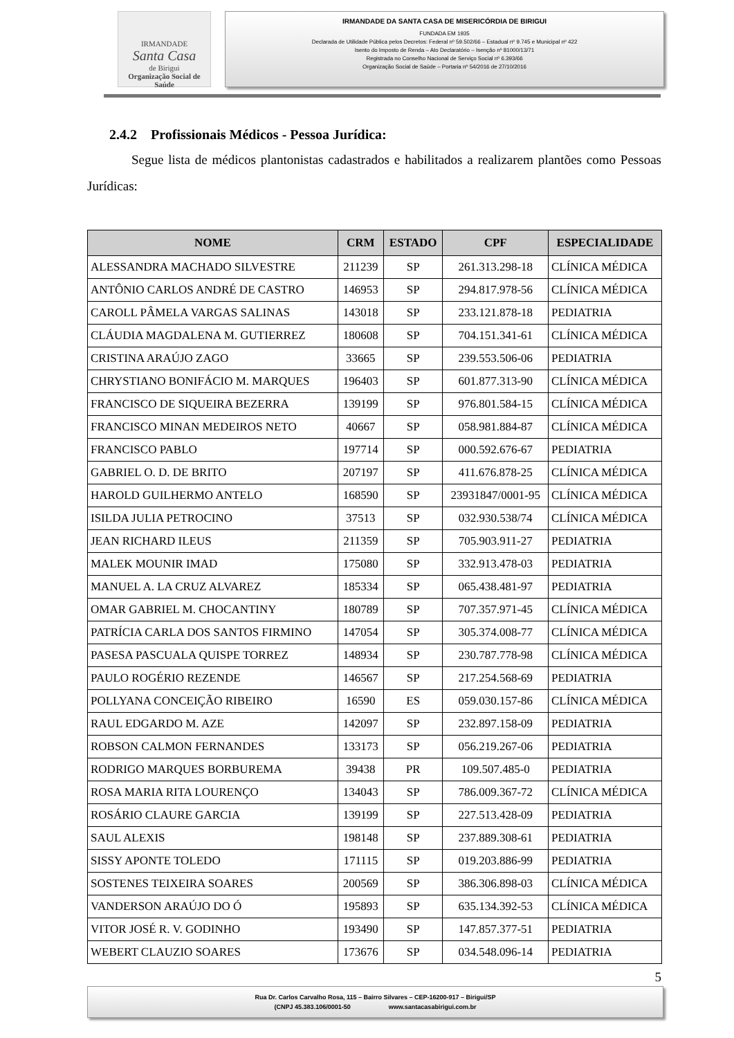IRMANDADE
Santa Casa
de Birigui
Organização Social de Saúde
IRMANDADE DA SANTA CASA DE MISERICÓRDIA DE BIRIGUI
FUNDADA EM 1935
Declarada de Utilidade Pública pelos Decretos: Federal nº 59.502/66 – Estadual nº 9.745 e Municipal nº 422
Isento do Imposto de Renda – Ato Declaratório – Isenção nº 81000/13/71
Registrada no Conselho Nacional de Serviço Social nº 6.393/66
Organização Social de Saúde – Portaria nº 54/2016 de 27/10/2016
2.4.2 Profissionais Médicos - Pessoa Jurídica:
Segue lista de médicos plantonistas cadastrados e habilitados a realizarem plantões como Pessoas Jurídicas:
| NOME | CRM | ESTADO | CPF | ESPECIALIDADE |
| --- | --- | --- | --- | --- |
| ALESSANDRA MACHADO SILVESTRE | 211239 | SP | 261.313.298-18 | CLÍNICA MÉDICA |
| ANTÔNIO CARLOS ANDRÉ DE CASTRO | 146953 | SP | 294.817.978-56 | CLÍNICA MÉDICA |
| CAROLL PÂMELA VARGAS SALINAS | 143018 | SP | 233.121.878-18 | PEDIATRIA |
| CLÁUDIA MAGDALENA M. GUTIERREZ | 180608 | SP | 704.151.341-61 | CLÍNICA MÉDICA |
| CRISTINA ARAÚJO ZAGO | 33665 | SP | 239.553.506-06 | PEDIATRIA |
| CHRYSTIANO BONIFÁCIO M. MARQUES | 196403 | SP | 601.877.313-90 | CLÍNICA MÉDICA |
| FRANCISCO DE SIQUEIRA BEZERRA | 139199 | SP | 976.801.584-15 | CLÍNICA MÉDICA |
| FRANCISCO MINAN MEDEIROS NETO | 40667 | SP | 058.981.884-87 | CLÍNICA MÉDICA |
| FRANCISCO PABLO | 197714 | SP | 000.592.676-67 | PEDIATRIA |
| GABRIEL O. D. DE BRITO | 207197 | SP | 411.676.878-25 | CLÍNICA MÉDICA |
| HAROLD GUILHERMO ANTELO | 168590 | SP | 23931847/0001-95 | CLÍNICA MÉDICA |
| ISILDA JULIA PETROCINO | 37513 | SP | 032.930.538/74 | CLÍNICA MÉDICA |
| JEAN RICHARD ILEUS | 211359 | SP | 705.903.911-27 | PEDIATRIA |
| MALEK MOUNIR IMAD | 175080 | SP | 332.913.478-03 | PEDIATRIA |
| MANUEL A. LA CRUZ ALVAREZ | 185334 | SP | 065.438.481-97 | PEDIATRIA |
| OMAR GABRIEL M. CHOCANTINY | 180789 | SP | 707.357.971-45 | CLÍNICA MÉDICA |
| PATRÍCIA CARLA DOS SANTOS FIRMINO | 147054 | SP | 305.374.008-77 | CLÍNICA MÉDICA |
| PASESA PASCUALA QUISPE TORREZ | 148934 | SP | 230.787.778-98 | CLÍNICA MÉDICA |
| PAULO ROGÉRIO REZENDE | 146567 | SP | 217.254.568-69 | PEDIATRIA |
| POLLYANA CONCEIÇÃO RIBEIRO | 16590 | ES | 059.030.157-86 | CLÍNICA MÉDICA |
| RAUL EDGARDO M. AZE | 142097 | SP | 232.897.158-09 | PEDIATRIA |
| ROBSON CALMON FERNANDES | 133173 | SP | 056.219.267-06 | PEDIATRIA |
| RODRIGO MARQUES BORBUREMA | 39438 | PR | 109.507.485-0 | PEDIATRIA |
| ROSA MARIA RITA LOURENÇO | 134043 | SP | 786.009.367-72 | CLÍNICA MÉDICA |
| ROSÁRIO CLAURE GARCIA | 139199 | SP | 227.513.428-09 | PEDIATRIA |
| SAUL ALEXIS | 198148 | SP | 237.889.308-61 | PEDIATRIA |
| SISSY APONTE TOLEDO | 171115 | SP | 019.203.886-99 | PEDIATRIA |
| SOSTENES TEIXEIRA SOARES | 200569 | SP | 386.306.898-03 | CLÍNICA MÉDICA |
| VANDERSON ARAÚJO DO Ó | 195893 | SP | 635.134.392-53 | CLÍNICA MÉDICA |
| VITOR JOSÉ R. V. GODINHO | 193490 | SP | 147.857.377-51 | PEDIATRIA |
| WEBERT CLAUZIO SOARES | 173676 | SP | 034.548.096-14 | PEDIATRIA |
5
Rua Dr. Carlos Carvalho Rosa, 115 – Bairro Silvares – CEP-16200-917 – Birigui/SP
(CNPJ 45.383.106/0001-50 www.santacasabirigui.com.br